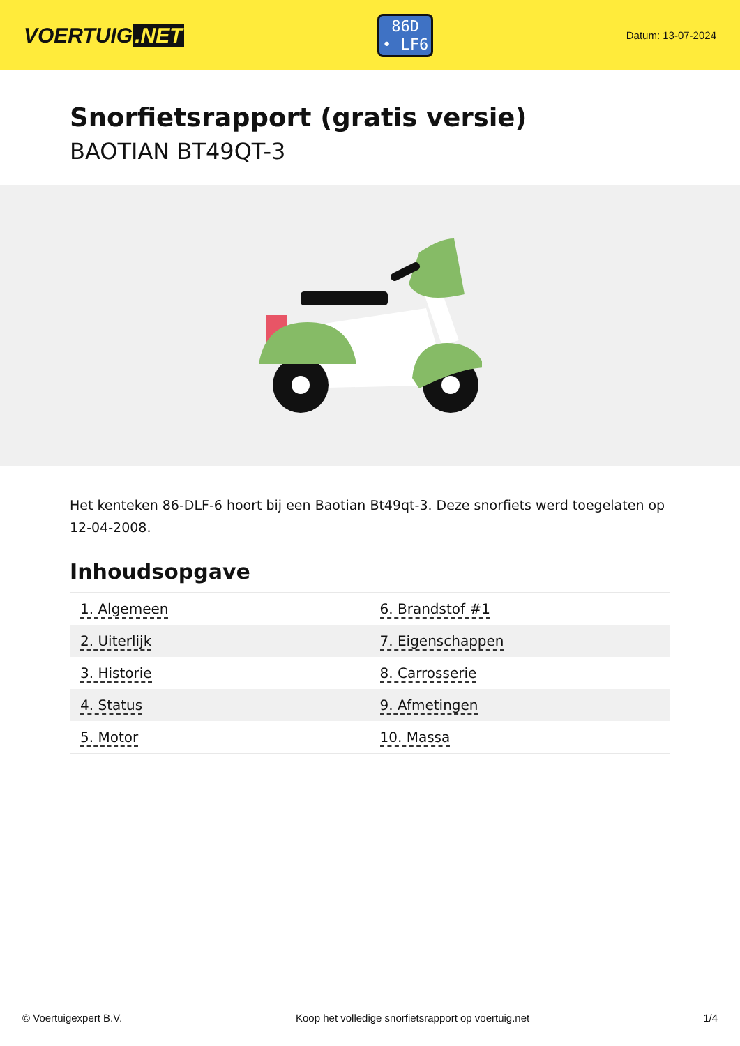VOERTUIG.NET
86D
• LF6
Datum: 13-07-2024
Snorfietsrapport (gratis versie)
BAOTIAN BT49QT-3
Het kenteken 86-DLF-6 hoort bij een Baotian Bt49qt-3. Deze snorfiets werd toegelaten op 12-04-2008.
Inhoudsopgave
| 1. Algemeen | 6. Brandstof #1 |
| 2. Uiterlijk | 7. Eigenschappen |
| 3. Historie | 8. Carrosserie |
| 4. Status | 9. Afmetingen |
| 5. Motor | 10. Massa |
© Voertuigexpert B.V. Koop het volledige snorfietsrapport op voertuig.net 1/4